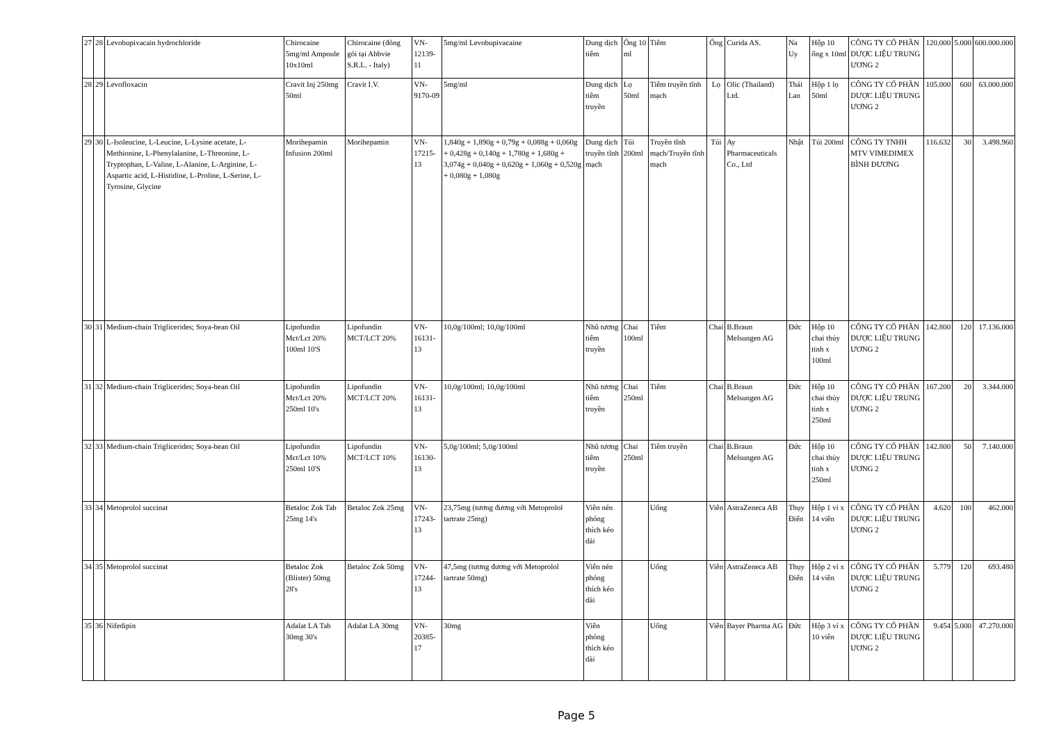| 27 | 28 | Levobupivacain hydrochloride | Chirocaine 5mg/ml Ampoule 10x10ml | Chirocaine (đóng gói tại Abbvie S.R.L. - Italy) | VN-12139-11 | 5mg/ml Levobupivacaine | Dung dịch tiêm | Ống 10 ml | Tiêm | Ống | Curida AS. | Na Uy | Hộp 10 ống x 10ml | CÔNG TY CỔ PHẦN DƯỢC LIỆU TRUNG ƯƠNG 2 | 120.000 | 5.000 | 600.000.000 |
| 28 | 29 | Levofloxacin | Cravit Inj 250mg 50ml | Cravit I.V. | VN-9170-09 | 5mg/ml | Dung dịch tiêm truyền | Lọ 50ml | Tiêm truyền tĩnh mạch | Lọ | Olic (Thailand) Ltd. | Thái Lan | Hộp 1 lọ 50ml | CÔNG TY CỔ PHẦN DƯỢC LIỆU TRUNG ƯƠNG 2 | 105.000 | 600 | 63.000.000 |
| 29 | 30 | L-Isoleucine, L-Leucine, L-Lysine acetate, L-Methionine, L-Phenylalanine, L-Threonine, L-Tryptophan, L-Valine, L-Alanine, L-Arginine, L-Aspartic acid, L-Histidine, L-Proline, L-Serine, L-Tyrosine, Glycine | Morihepamin Infusion 200ml | Morihepamin | VN-17215-13 | 1,840g + 1,890g + 0,79g + 0,088g + 0,060g + 0,428g + 0,140g + 1,780g + 1,680g + 3,074g + 0,040g + 0,620g + 1,060g + 0,520g + 0,080g + 1,080g | Dung dịch truyền tĩnh mạch | Túi 200ml | Truyền tĩnh mạch/Truyền tĩnh mạch | Túi | Ay Pharmaceuticals Co., Ltd | Nhật | Túi 200ml | CÔNG TY TNHH MTV VIMEDIMEX BÌNH DƯƠNG | 116.632 | 30 | 3.498.960 |
| 30 | 31 | Medium-chain Triglicerides; Soya-bean Oil | Lipofundin Mct/Lct 20% 100ml 10'S | Lipofundin MCT/LCT 20% | VN-16131-13 | 10,0g/100ml; 10,0g/100ml | Nhũ tương tiêm truyền | Chai 100ml | Tiêm | Chai | B.Braun Melsungen AG | Đức | Hộp 10 chai thủy tinh x 100ml | CÔNG TY CỔ PHẦN DƯỢC LIỆU TRUNG ƯƠNG 2 | 142.800 | 120 | 17.136.000 |
| 31 | 32 | Medium-chain Triglicerides; Soya-bean Oil | Lipofundin Mct/Lct 20% 250ml 10's | Lipofundin MCT/LCT 20% | VN-16131-13 | 10,0g/100ml; 10,0g/100ml | Nhũ tương tiêm truyền | Chai 250ml | Tiêm | Chai | B.Braun Melsungen AG | Đức | Hộp 10 chai thủy tinh x 250ml | CÔNG TY CỔ PHẦN DƯỢC LIỆU TRUNG ƯƠNG 2 | 167.200 | 20 | 3.344.000 |
| 32 | 33 | Medium-chain Triglicerides; Soya-bean Oil | Lipofundin Mct/Lct 10% 250ml 10'S | Lipofundin MCT/LCT 10% | VN-16130-13 | 5,0g/100ml; 5,0g/100ml | Nhũ tương tiêm truyền | Chai 250ml | Tiêm truyền | Chai | B.Braun Melsungen AG | Đức | Hộp 10 chai thủy tinh x 250ml | CÔNG TY CỔ PHẦN DƯỢC LIỆU TRUNG ƯƠNG 2 | 142.800 | 50 | 7.140.000 |
| 33 | 34 | Metoprolol succinat | Betaloc Zok Tab 25mg 14's | Betaloc Zok 25mg | VN-17243-13 | 23,75mg (tương đương với Metoprolol tartrate 25mg) | Viên nén phóng thích kéo dài | | Uống | Viên | AstraZeneca AB | Thụy Điển | Hộp 1 vỉ x 14 viên | CÔNG TY CỔ PHẦN DƯỢC LIỆU TRUNG ƯƠNG 2 | 4.620 | 100 | 462.000 |
| 34 | 35 | Metoprolol succinat | Betaloc Zok (Blister) 50mg 28's | Betaloc Zok 50mg | VN-17244-13 | 47,5mg (tương đương với Metoprolol tartrate 50mg) | Viên nén phóng thích kéo dài | | Uống | Viên | AstraZeneca AB | Thụy Điển | Hộp 2 vỉ x 14 viên | CÔNG TY CỔ PHẦN DƯỢC LIỆU TRUNG ƯƠNG 2 | 5.779 | 120 | 693.480 |
| 35 | 36 | Nifedipin | Adalat LA Tab 30mg 30's | Adalat LA 30mg | VN-20385-17 | 30mg | Viên phóng thích kéo dài | | Uống | Viên | Bayer Pharma AG | Đức | Hộp 3 vỉ x 10 viên | CÔNG TY CỔ PHẦN DƯỢC LIỆU TRUNG ƯƠNG 2 | 9.454 | 5.000 | 47.270.000 |
Page 5